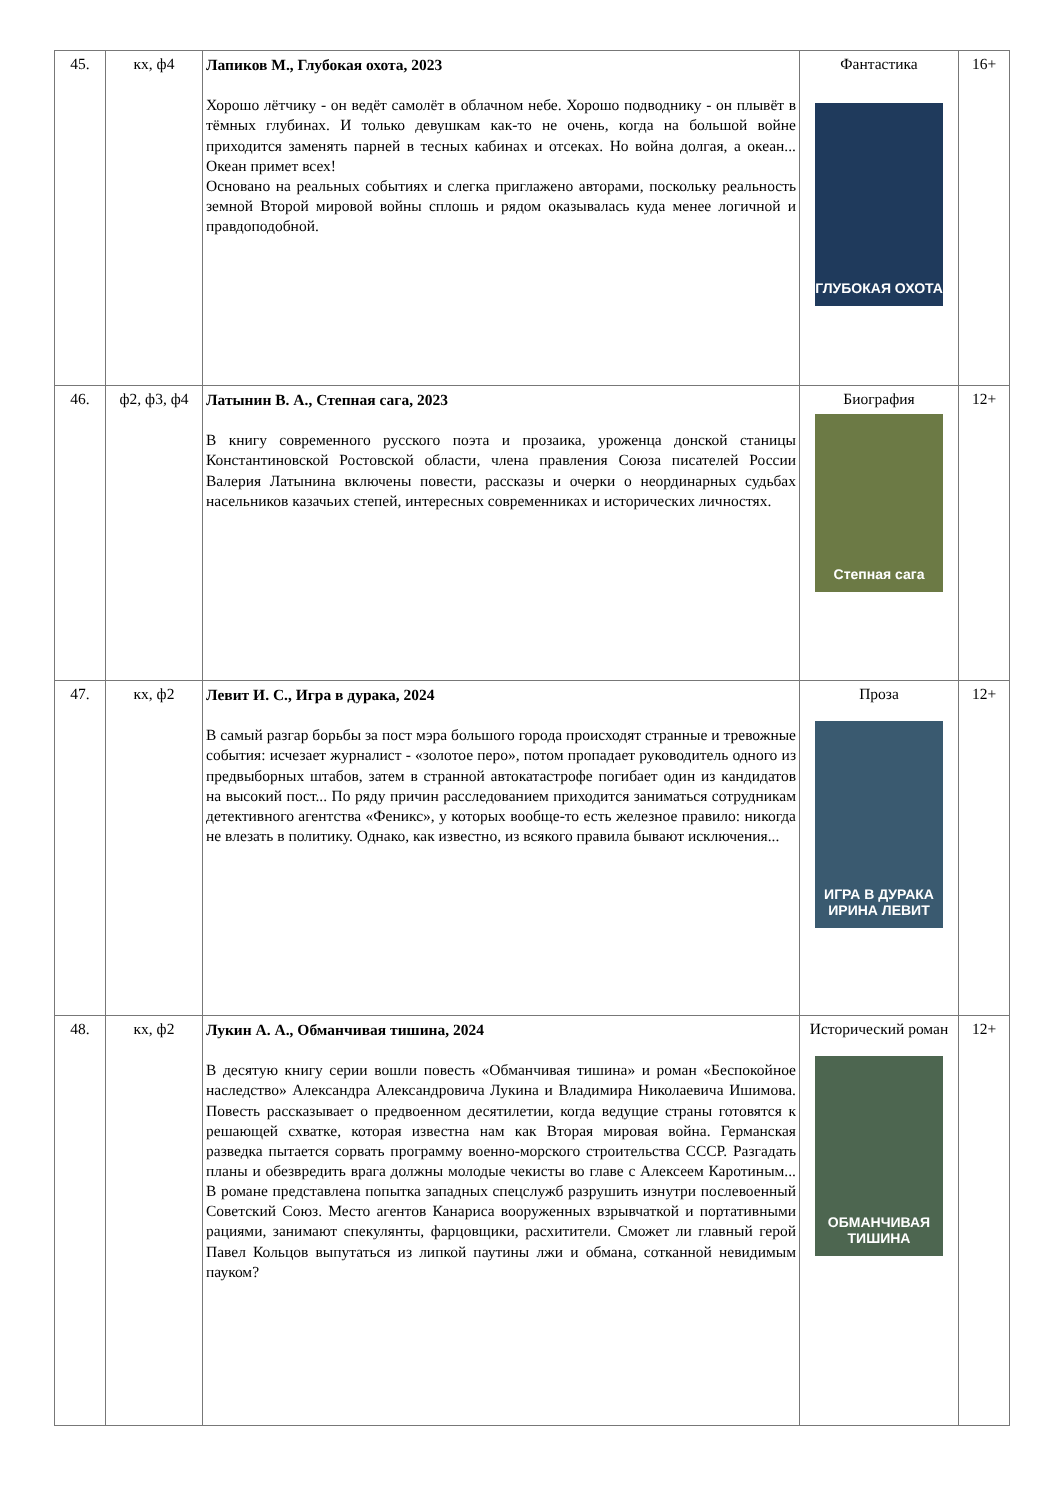| 45. | кх, ф4 | Лапиков М., Глубокая охота, 2023 Хорошо лётчику - он ведёт самолёт в облачном небе. Хорошо подводнику - он плывёт в тёмных глубинах. И только девушкам как-то не очень, когда на большой войне приходится заменять парней в тесных кабинах и отсеках. Но война долгая, а океан... Океан примет всех! Основано на реальных событиях и слегка приглажено авторами, поскольку реальность земной Второй мировой войны сплошь и рядом оказывалась куда менее логичной и правдоподобной. | Фантастика ГЛУБОКАЯ ОХОТА | 16+ |
| 46. | ф2, ф3, ф4 | Латынин В. А., Степная сага, 2023 В книгу современного русского поэта и прозаика, уроженца донской станицы Константиновской Ростовской области, члена правления Союза писателей России Валерия Латынина включены повести, рассказы и очерки о неординарных судьбах насельников казачьих степей, интересных современниках и исторических личностях. | Биография Степная сага | 12+ |
| 47. | кх, ф2 | Левит И. С., Игра в дурака, 2024 В самый разгар борьбы за пост мэра большого города происходят странные и тревожные события: исчезает журналист - «золотое перо», потом пропадает руководитель одного из предвыборных штабов, затем в странной автокатастрофе погибает один из кандидатов на высокий пост... По ряду причин расследованием приходится заниматься сотрудникам детективного агентства «Феникс», у которых вообще-то есть железное правило: никогда не влезать в политику. Однако, как известно, из всякого правила бывают исключения... | Проза ИГРА В ДУРАКА ИРИНА ЛЕВИТ | 12+ |
| 48. | кх, ф2 | Лукин А. А., Обманчивая тишина, 2024 В десятую книгу серии вошли повесть «Обманчивая тишина» и роман «Беспокойное наследство» Александра Александровича Лукина и Владимира Николаевича Ишимова. Повесть рассказывает о предвоенном десятилетии, когда ведущие страны готовятся к решающей схватке, которая известна нам как Вторая мировая война. Германская разведка пытается сорвать программу военно-морского строительства СССР. Разгадать планы и обезвредить врага должны молодые чекисты во главе с Алексеем Каротиным... В романе представлена попытка западных спецслужб разрушить изнутри послевоенный Советский Союз. Место агентов Канариса вооруженных взрывчаткой и портативными рациями, занимают спекулянты, фарцовщики, расхитители. Сможет ли главный герой Павел Кольцов выпутаться из липкой паутины лжи и обмана, сотканной невидимым пауком? | Исторический роман ОБМАНЧИВАЯ ТИШИНА | 12+ |